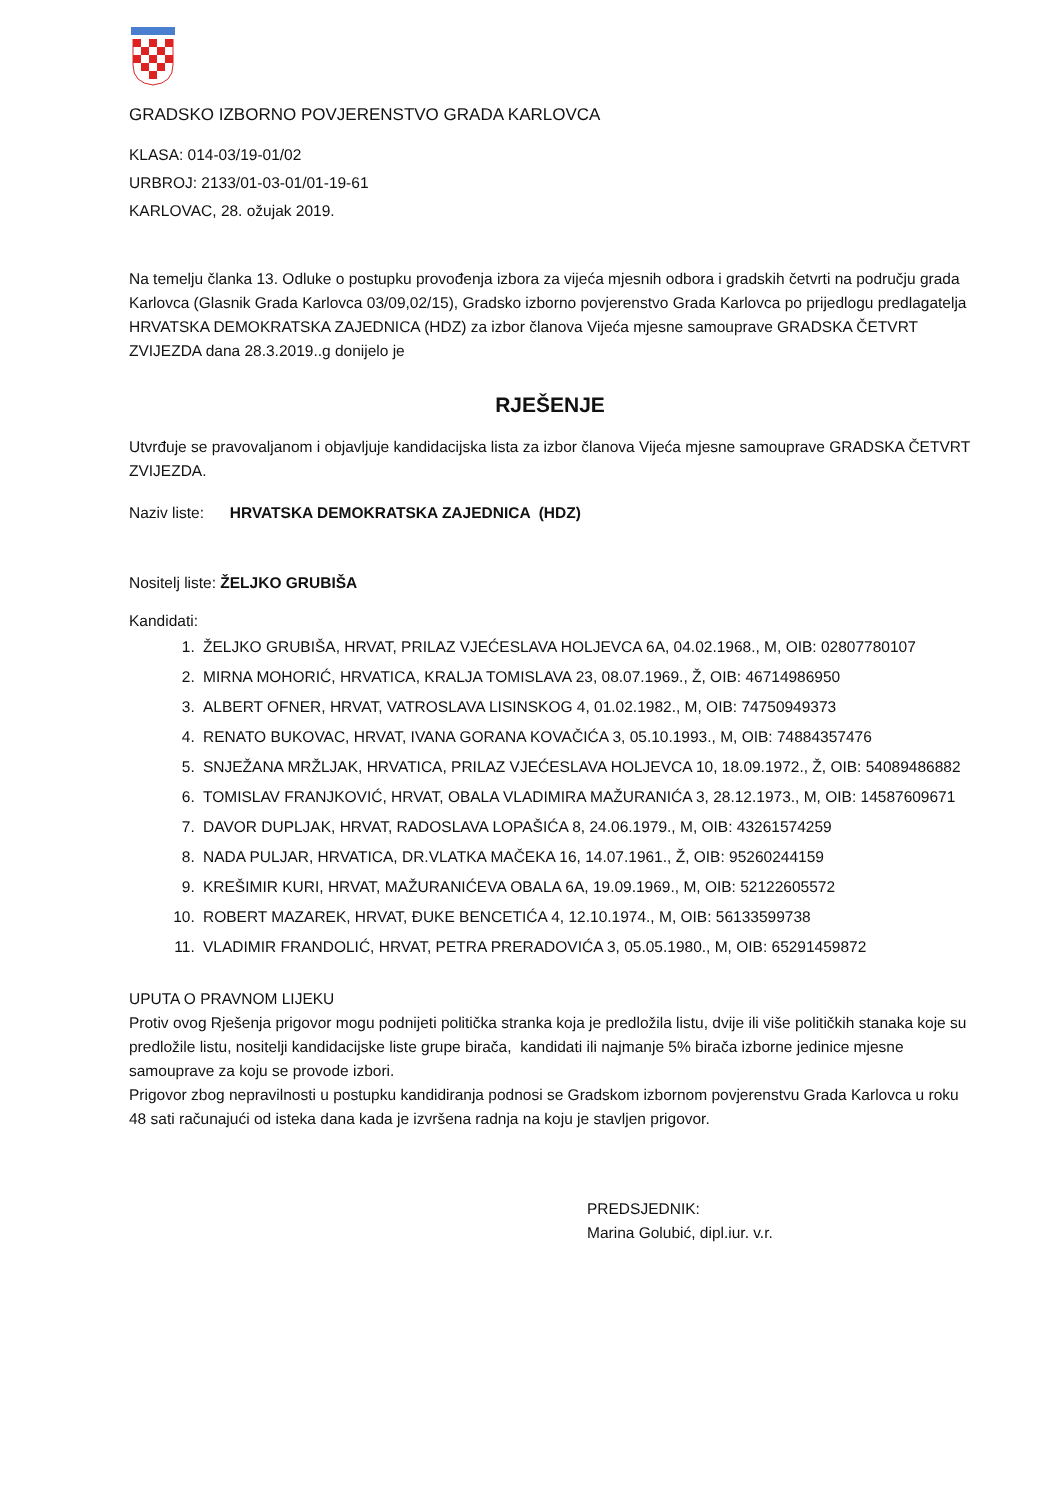GRADSKO IZBORNO POVJERENSTVO GRADA KARLOVCA
KLASA: 014-03/19-01/02
URBROJ: 2133/01-03-01/01-19-61
KARLOVAC, 28. ožujak 2019.
Na temelju članka 13. Odluke o postupku provođenja izbora za vijeća mjesnih odbora i gradskih četvrti na području grada Karlovca (Glasnik Grada Karlovca 03/09,02/15), Gradsko izborno povjerenstvo Grada Karlovca po prijedlogu predlagatelja HRVATSKA DEMOKRATSKA ZAJEDNICA (HDZ) za izbor članova Vijeća mjesne samouprave GRADSKA ČETVRT ZVIJEZDA dana 28.3.2019..g donijelo je
RJEŠENJE
Utvrđuje se pravovaljanom i objavljuje kandidacijska lista za izbor članova Vijeća mjesne samouprave GRADSKA ČETVRT ZVIJEZDA.
Naziv liste: HRVATSKA DEMOKRATSKA ZAJEDNICA (HDZ)
Nositelj liste: ŽELJKO GRUBIŠA
Kandidati:
1. ŽELJKO GRUBIŠA, HRVAT, PRILAZ VJEĆESLAVA HOLJEVCA 6A, 04.02.1968., M, OIB: 02807780107
2. MIRNA MOHORIĆ, HRVATICA, KRALJA TOMISLAVA 23, 08.07.1969., Ž, OIB: 46714986950
3. ALBERT OFNER, HRVAT, VATROSLAVA LISINSKOG 4, 01.02.1982., M, OIB: 74750949373
4. RENATO BUKOVAC, HRVAT, IVANA GORANA KOVAČIĆA 3, 05.10.1993., M, OIB: 74884357476
5. SNJEŽANA MRŽLJAK, HRVATICA, PRILAZ VJEĆESLAVA HOLJEVCA 10, 18.09.1972., Ž, OIB: 54089486882
6. TOMISLAV FRANJKOVIĆ, HRVAT, OBALA VLADIMIRA MAŽURANIĆA 3, 28.12.1973., M, OIB: 14587609671
7. DAVOR DUPLJAK, HRVAT, RADOSLAVA LOPAŠIĆA 8, 24.06.1979., M, OIB: 43261574259
8. NADA PULJAR, HRVATICA, DR.VLATKA MAČEKA 16, 14.07.1961., Ž, OIB: 95260244159
9. KREŠIMIR KURI, HRVAT, MAŽURANIĆEVA OBALA 6A, 19.09.1969., M, OIB: 52122605572
10. ROBERT MAZAREK, HRVAT, ĐUKE BENCETIĆA 4, 12.10.1974., M, OIB: 56133599738
11. VLADIMIR FRANDOLIĆ, HRVAT, PETRA PRERADOVIĆA 3, 05.05.1980., M, OIB: 65291459872
UPUTA O PRAVNOM LIJEKU
Protiv ovog Rješenja prigovor mogu podnijeti politička stranka koja je predložila listu, dvije ili više političkih stanaka koje su predložile listu, nositelji kandidacijske liste grupe birača, kandidati ili najmanje 5% birača izborne jedinice mjesne samouprave za koju se provode izbori.
Prigovor zbog nepravilnosti u postupku kandidiranja podnosi se Gradskom izbornom povjerenstvu Grada Karlovca u roku 48 sati računajući od isteka dana kada je izvršena radnja na koju je stavljen prigovor.
PREDSJEDNIK:
Marina Golubić, dipl.iur. v.r.